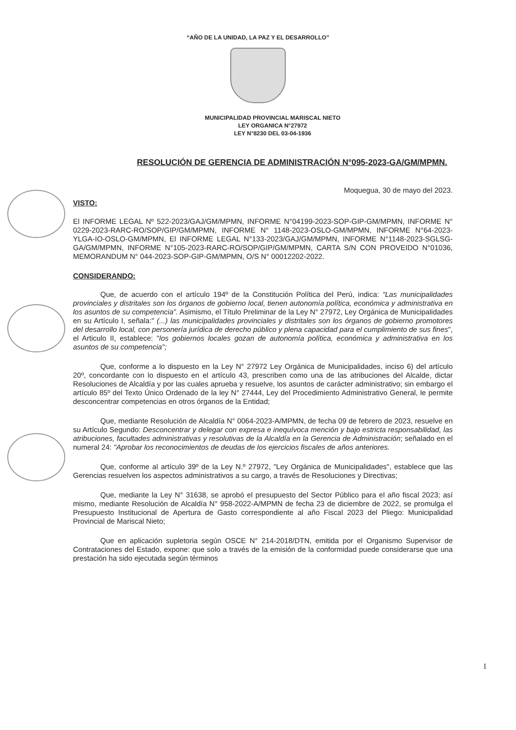“AÑO DE LA UNIDAD, LA PAZ Y EL DESARROLLO”
MUNICIPALIDAD PROVINCIAL MARISCAL NIETO
LEY ORGANICA N°27972
LEY N°8230 DEL 03-04-1936
RESOLUCIÓN DE GERENCIA DE ADMINISTRACIÓN N°095-2023-GA/GM/MPMN.
Moquegua, 30 de mayo del 2023.
VISTO:
El INFORME LEGAL Nº 522-2023/GAJ/GM/MPMN, INFORME N°04199-2023-SOP-GIP-GM/MPMN, INFORME N° 0229-2023-RARC-RO/SOP/GIP/GM/MPMN, INFORME N° 1148-2023-OSLO-GM/MPMN, INFORME N°64-2023-YLGA-IO-OSLO-GM/MPMN, El INFORME LEGAL N°133-2023/GAJ/GM/MPMN, INFORME N°1148-2023-SGLSG-GA/GM/MPMN, INFORME N°105-2023-RARC-RO/SOP/GIP/GM/MPMN, CARTA S/N CON PROVEIDO N°01036, MEMORANDUM N° 044-2023-SOP-GIP-GM/MPMN, O/S N° 00012202-2022.
CONSIDERANDO:
Que, de acuerdo con el artículo 194º de la Constitución Política del Perú, indica: “Las municipalidades provinciales y distritales son los órganos de gobierno local, tienen autonomía política, económica y administrativa en los asuntos de su competencia”. Asimismo, el Título Preliminar de la Ley N° 27972, Ley Orgánica de Municipalidades en su Artículo I, señala:" (...) las municipalidades provinciales y distritales son los órganos de gobierno promotores del desarrollo local, con personería jurídica de derecho público y plena capacidad para el cumplimiento de sus fines", el Articulo II, establece: "los gobiernos locales gozan de autonomía política, económica y administrativa en los asuntos de su competencia";
Que, conforme a lo dispuesto en la Ley N° 27972 Ley Orgánica de Municipalidades, inciso 6) del artículo 20º, concordante con lo dispuesto en el artículo 43, prescriben como una de las atribuciones del Alcalde, dictar Resoluciones de Alcaldía y por las cuales aprueba y resuelve, los asuntos de carácter administrativo; sin embargo el artículo 85º del Texto Único Ordenado de la ley N° 27444, Ley del Procedimiento Administrativo General, le permite desconcentrar competencias en otros órganos de la Entidad;
Que, mediante Resolución de Alcaldía N° 0064-2023-A/MPMN, de fecha 09 de febrero de 2023, resuelve en su Artículo Segundo: Desconcentrar y delegar con expresa e inequívoca mención y bajo estricta responsabilidad, las atribuciones, facultades administrativas y resolutivas de la Alcaldía en la Gerencia de Administración; señalado en el numeral 24: "Aprobar los reconocimientos de deudas de los ejercicios fiscales de años anteriores.
Que, conforme al artículo 39º de la Ley N.º 27972, "Ley Orgánica de Municipalidades", establece que las Gerencias resuelven los aspectos administrativos a su cargo, a través de Resoluciones y Directivas;
Que, mediante la Ley N° 31638, se aprobó el presupuesto del Sector Público para el año fiscal 2023; así mismo, mediante Resolución de Alcaldía N° 958-2022-A/MPMN de fecha 23 de diciembre de 2022, se promulga el Presupuesto Institucional de Apertura de Gasto correspondiente al año Fiscal 2023 del Pliego: Municipalidad Provincial de Mariscal Nieto;
Que en aplicación supletoria según OSCE N° 214-2018/DTN, emitida por el Organismo Supervisor de Contrataciones del Estado, expone: que solo a través de la emisión de la conformidad puede considerarse que una prestación ha sido ejecutada según términos
1